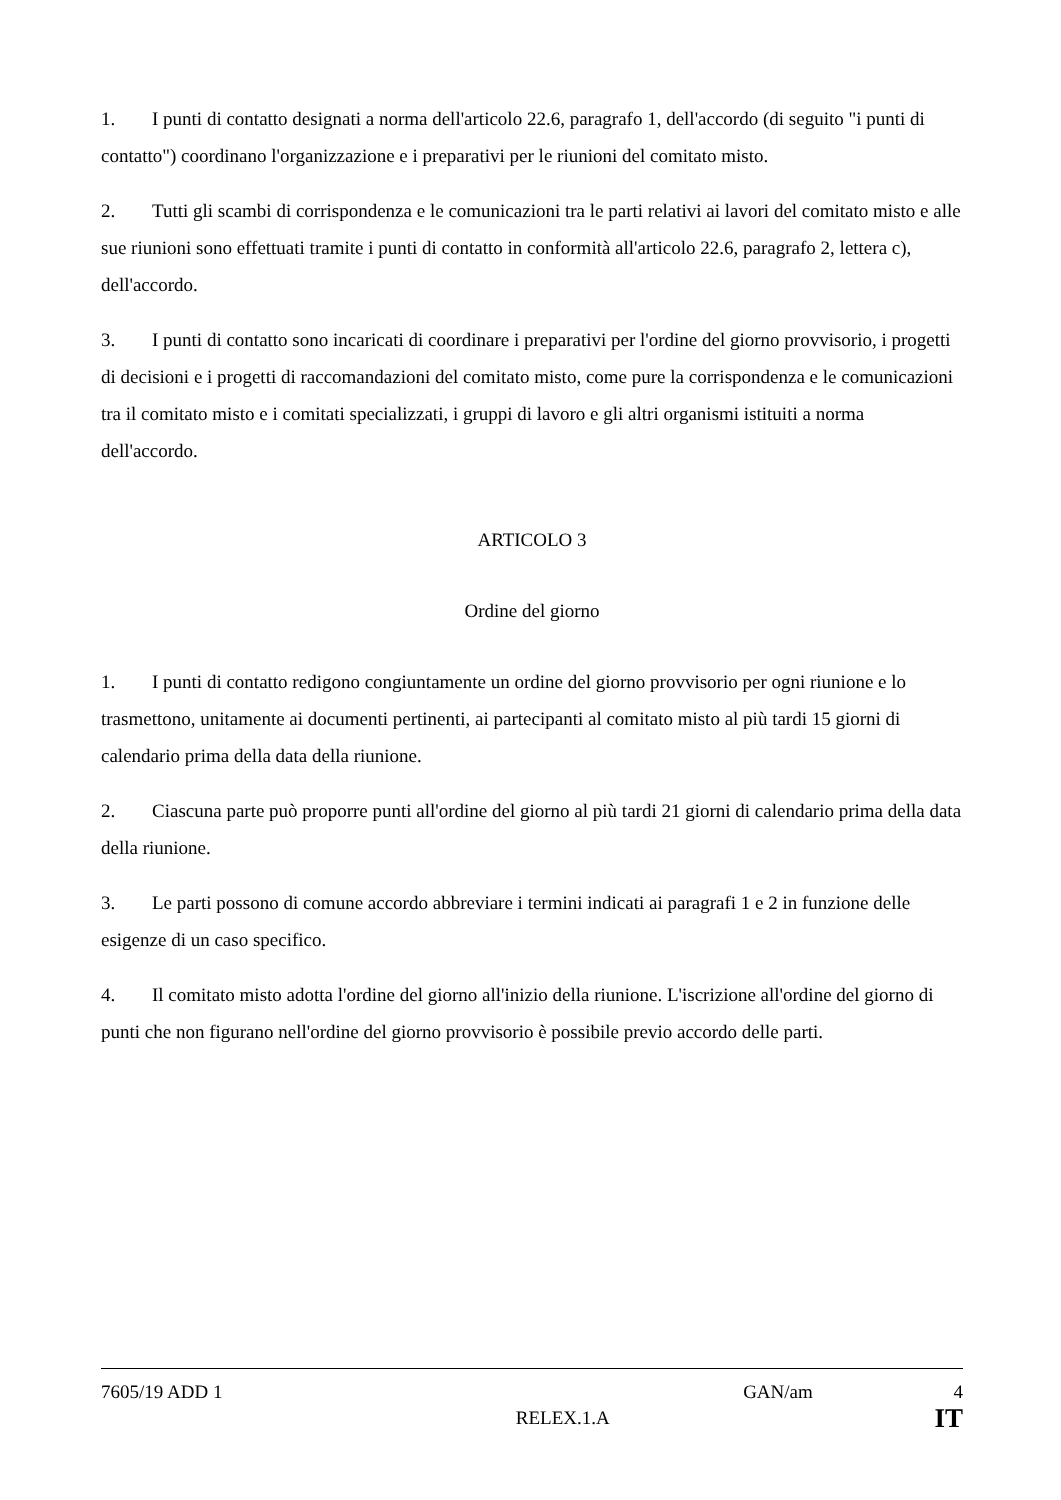1. I punti di contatto designati a norma dell'articolo 22.6, paragrafo 1, dell'accordo (di seguito "i punti di contatto") coordinano l'organizzazione e i preparativi per le riunioni del comitato misto.
2. Tutti gli scambi di corrispondenza e le comunicazioni tra le parti relativi ai lavori del comitato misto e alle sue riunioni sono effettuati tramite i punti di contatto in conformità all'articolo 22.6, paragrafo 2, lettera c), dell'accordo.
3. I punti di contatto sono incaricati di coordinare i preparativi per l'ordine del giorno provvisorio, i progetti di decisioni e i progetti di raccomandazioni del comitato misto, come pure la corrispondenza e le comunicazioni tra il comitato misto e i comitati specializzati, i gruppi di lavoro e gli altri organismi istituiti a norma dell'accordo.
ARTICOLO 3
Ordine del giorno
1. I punti di contatto redigono congiuntamente un ordine del giorno provvisorio per ogni riunione e lo trasmettono, unitamente ai documenti pertinenti, ai partecipanti al comitato misto al più tardi 15 giorni di calendario prima della data della riunione.
2. Ciascuna parte può proporre punti all'ordine del giorno al più tardi 21 giorni di calendario prima della data della riunione.
3. Le parti possono di comune accordo abbreviare i termini indicati ai paragrafi 1 e 2 in funzione delle esigenze di un caso specifico.
4. Il comitato misto adotta l'ordine del giorno all'inizio della riunione. L'iscrizione all'ordine del giorno di punti che non figurano nell'ordine del giorno provvisorio è possibile previo accordo delle parti.
7605/19 ADD 1 GAN/am 4
RELEX.1.A IT